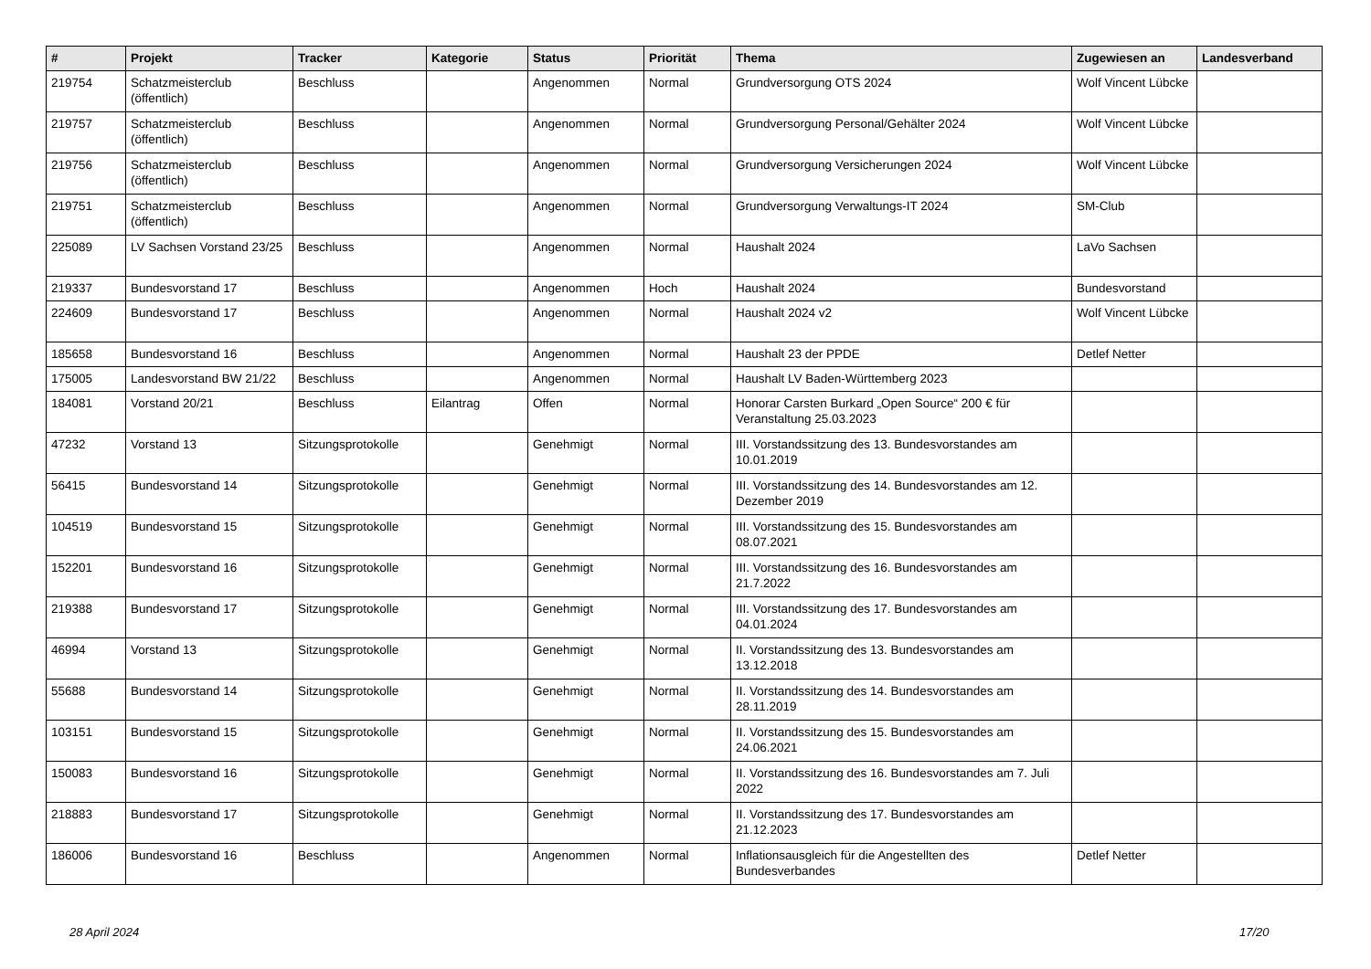| # | Projekt | Tracker | Kategorie | Status | Priorität | Thema | Zugewiesen an | Landesverband |
| --- | --- | --- | --- | --- | --- | --- | --- | --- |
| 219754 | Schatzmeisterclub (öffentlich) | Beschluss | | Angenommen | Normal | Grundversorgung OTS 2024 | Wolf Vincent Lübcke | |
| 219757 | Schatzmeisterclub (öffentlich) | Beschluss | | Angenommen | Normal | Grundversorgung Personal/Gehälter 2024 | Wolf Vincent Lübcke | |
| 219756 | Schatzmeisterclub (öffentlich) | Beschluss | | Angenommen | Normal | Grundversorgung Versicherungen 2024 | Wolf Vincent Lübcke | |
| 219751 | Schatzmeisterclub (öffentlich) | Beschluss | | Angenommen | Normal | Grundversorgung Verwaltungs-IT 2024 | SM-Club | |
| 225089 | LV Sachsen Vorstand 23/25 | Beschluss | | Angenommen | Normal | Haushalt 2024 | LaVo Sachsen | |
| 219337 | Bundesvorstand 17 | Beschluss | | Angenommen | Hoch | Haushalt 2024 | Bundesvorstand | |
| 224609 | Bundesvorstand 17 | Beschluss | | Angenommen | Normal | Haushalt 2024 v2 | Wolf Vincent Lübcke | |
| 185658 | Bundesvorstand 16 | Beschluss | | Angenommen | Normal | Haushalt 23 der PPDE | Detlef Netter | |
| 175005 | Landesvorstand BW 21/22 | Beschluss | | Angenommen | Normal | Haushalt LV Baden-Württemberg 2023 | | |
| 184081 | Vorstand 20/21 | Beschluss | Eilantrag | Offen | Normal | Honorar Carsten Burkard „Open Source“ 200 € für Veranstaltung 25.03.2023 | | |
| 47232 | Vorstand 13 | Sitzungsprotokolle | | Genehmigt | Normal | III. Vorstandssitzung des 13. Bundesvorstandes am 10.01.2019 | | |
| 56415 | Bundesvorstand 14 | Sitzungsprotokolle | | Genehmigt | Normal | III. Vorstandssitzung des 14. Bundesvorstandes am 12. Dezember 2019 | | |
| 104519 | Bundesvorstand 15 | Sitzungsprotokolle | | Genehmigt | Normal | III. Vorstandssitzung des 15. Bundesvorstandes am 08.07.2021 | | |
| 152201 | Bundesvorstand 16 | Sitzungsprotokolle | | Genehmigt | Normal | III. Vorstandssitzung des 16. Bundesvorstandes am 21.7.2022 | | |
| 219388 | Bundesvorstand 17 | Sitzungsprotokolle | | Genehmigt | Normal | III. Vorstandssitzung des 17. Bundesvorstandes am 04.01.2024 | | |
| 46994 | Vorstand 13 | Sitzungsprotokolle | | Genehmigt | Normal | II. Vorstandssitzung des 13. Bundesvorstandes am 13.12.2018 | | |
| 55688 | Bundesvorstand 14 | Sitzungsprotokolle | | Genehmigt | Normal | II. Vorstandssitzung des 14. Bundesvorstandes am 28.11.2019 | | |
| 103151 | Bundesvorstand 15 | Sitzungsprotokolle | | Genehmigt | Normal | II. Vorstandssitzung des 15. Bundesvorstandes am 24.06.2021 | | |
| 150083 | Bundesvorstand 16 | Sitzungsprotokolle | | Genehmigt | Normal | II. Vorstandssitzung des 16. Bundesvorstandes am 7. Juli 2022 | | |
| 218883 | Bundesvorstand 17 | Sitzungsprotokolle | | Genehmigt | Normal | II. Vorstandssitzung des 17. Bundesvorstandes am 21.12.2023 | | |
| 186006 | Bundesvorstand 16 | Beschluss | | Angenommen | Normal | Inflationsausgleich für die Angestellten des Bundesverbandes | Detlef Netter | |
28 April 2024 17/20